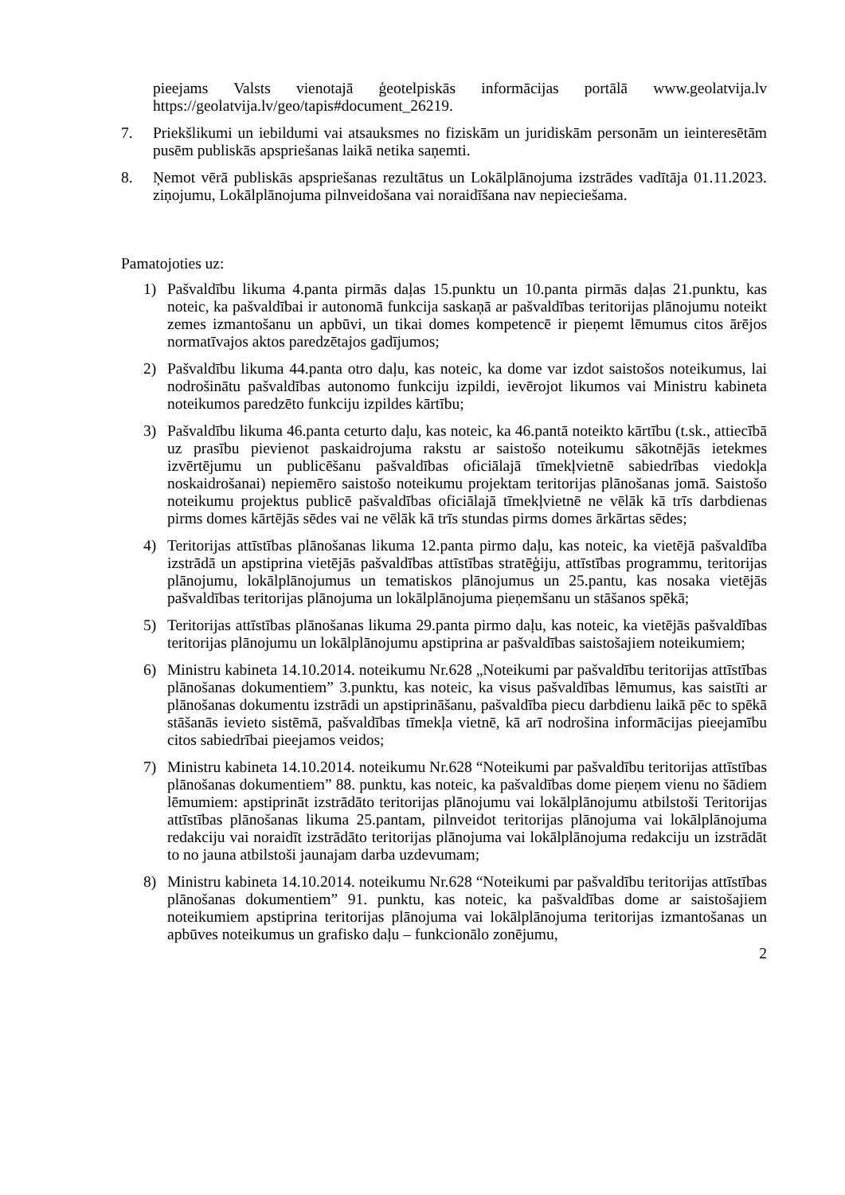pieejams Valsts vienotajā ģeotelpiskās informācijas portālā www.geolatvija.lv https://geolatvija.lv/geo/tapis#document_26219.
7. Priekšlikumi un iebildumi vai atsauksmes no fiziskām un juridiskām personām un ieinteresētām pusēm publiskās apspriešanas laikā netika saņemti.
8. Ņemot vērā publiskās apspriešanas rezultātus un Lokālplānojuma izstrādes vadītāja 01.11.2023. ziņojumu, Lokālplānojuma pilnveidošana vai noraidīšana nav nepieciešama.
Pamatojoties uz:
1) Pašvaldību likuma 4.panta pirmās daļas 15.punktu un 10.panta pirmās daļas 21.punktu, kas noteic, ka pašvaldībai ir autonomā funkcija saskaņā ar pašvaldības teritorijas plānojumu noteikt zemes izmantošanu un apbūvi, un tikai domes kompetencē ir pieņemt lēmumus citos ārējos normatīvajos aktos paredzētajos gadījumos;
2) Pašvaldību likuma 44.panta otro daļu, kas noteic, ka dome var izdot saistošos noteikumus, lai nodrošinātu pašvaldības autonomo funkciju izpildi, ievērojot likumos vai Ministru kabineta noteikumos paredzēto funkciju izpildes kārtību;
3) Pašvaldību likuma 46.panta ceturto daļu, kas noteic, ka 46.pantā noteikto kārtību (t.sk., attiecībā uz prasību pievienot paskaidrojuma rakstu ar saistošo noteikumu sākotnējās ietekmes izvērtējumu un publicēšanu pašvaldības oficiālajā tīmekļvietnē sabiedrības viedokļa noskaidrošanai) nepiemēro saistošo noteikumu projektam teritorijas plānošanas jomā. Saistošo noteikumu projektus publicē pašvaldības oficiālajā tīmekļvietnē ne vēlāk kā trīs darbdienas pirms domes kārtējās sēdes vai ne vēlāk kā trīs stundas pirms domes ārkārtas sēdes;
4) Teritorijas attīstības plānošanas likuma 12.panta pirmo daļu, kas noteic, ka vietējā pašvaldība izstrādā un apstiprina vietējās pašvaldības attīstības stratēģiju, attīstības programmu, teritorijas plānojumu, lokālplānojumus un tematiskos plānojumus un 25.pantu, kas nosaka vietējās pašvaldības teritorijas plānojuma un lokālplānojuma pieņemšanu un stāšanos spēkā;
5) Teritorijas attīstības plānošanas likuma 29.panta pirmo daļu, kas noteic, ka vietējās pašvaldības teritorijas plānojumu un lokālplānojumu apstiprina ar pašvaldības saistošajiem noteikumiem;
6) Ministru kabineta 14.10.2014. noteikumu Nr.628 „Noteikumi par pašvaldību teritorijas attīstības plānošanas dokumentiem” 3.punktu, kas noteic, ka visus pašvaldības lēmumus, kas saistīti ar plānošanas dokumentu izstrādi un apstiprināšanu, pašvaldība piecu darbdienu laikā pēc to spēkā stāšanās ievieto sistēmā, pašvaldības tīmekļa vietnē, kā arī nodrošina informācijas pieejamību citos sabiedrībai pieejamos veidos;
7) Ministru kabineta 14.10.2014. noteikumu Nr.628 “Noteikumi par pašvaldību teritorijas attīstības plānošanas dokumentiem” 88. punktu, kas noteic, ka pašvaldības dome pieņem vienu no šādiem lēmumiem: apstiprināt izstrādāto teritorijas plānojumu vai lokālplānojumu atbilstoši Teritorijas attīstības plānošanas likuma 25.pantam, pilnveidot teritorijas plānojuma vai lokālplānojuma redakciju vai noraidīt izstrādāto teritorijas plānojuma vai lokālplānojuma redakciju un izstrādāt to no jauna atbilstoši jaunajam darba uzdevumam;
8) Ministru kabineta 14.10.2014. noteikumu Nr.628 “Noteikumi par pašvaldību teritorijas attīstības plānošanas dokumentiem” 91. punktu, kas noteic, ka pašvaldības dome ar saistošajiem noteikumiem apstiprina teritorijas plānojuma vai lokālplānojuma teritorijas izmantošanas un apbūves noteikumus un grafisko daļu – funkcionālo zonējumu,
2